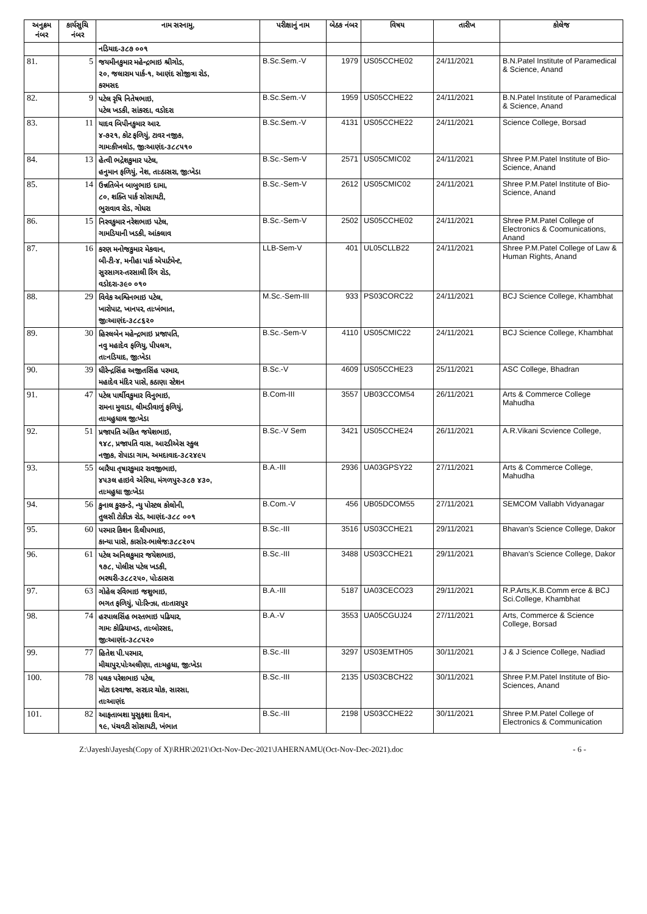| અનુક્રમ નંબર | કાર્યસુચિ નંબર | નામ સરનામુ, | પરીક્ષાનું નામ | બેઠક નંબર | વિષય | તારીખ | કોલેજ |
| --- | --- | --- | --- | --- | --- | --- | --- |
| | | નડિયાદ-૩૮૭ ૦૦૧ | | | | | |
| 81. | 5 | જયમીનકુમાર મહેન્દ્રભાઇ શ્રીગોડ, ૨૦, જલારામ પાર્ક-૧, આણંદ સોજીત્રા રોડ, કરમસદ | B.Sc.Sem.-V | 1979 | US05CCHE02 | 24/11/2021 | B.N.Patel Institute of Paramedical & Science, Anand |
| 82. | 9 | પટેલ રૃષિ નિતેષભાઇ, પટેલ ખડકી, સાંકરદા, વડોદરા | B.Sc.Sem.-V | 1959 | US05CCHE22 | 24/11/2021 | B.N.Patel Institute of Paramedical & Science, Anand |
| 83. | 11 | યાદવ બિપીનકુમાર આર. ૪-૭૨૧, કોટ ફળિયું, ટાવર નજીક, ગામઃકીખલોડ, જીઃઆણંદ-૩૮૮૫૧૦ | B.Sc.Sem.-V | 4131 | US05CCHE22 | 24/11/2021 | Science College, Borsad |
| 84. | 13 | હેત્વી ભદ્રેશકુમાર પટેલ, હનુમાન ફળિયું, નેશ, તાઃઠાસરા, જીઃખેડા | B.Sc.-Sem-V | 2571 | US05CMIC02 | 24/11/2021 | Shree P.M.Patel Institute of Bio-Science, Anand |
| 85. | 14 | ઉન્નતિબેન બાબુભાઇ દામા, ૮૦, શક્તિ પાર્ક સોસાયટી, ભુરાવાવ રોડ, ગોધરા | B.Sc.-Sem-V | 2612 | US05CMIC02 | 24/11/2021 | Shree P.M.Patel Institute of Bio-Science, Anand |
| 86. | 15 | નિરવકુમાર નરેશભાઇ પટેલ, ગામડિયાની ખડકી, આંકલાવ | B.Sc.-Sem-V | 2502 | US05CCHE02 | 24/11/2021 | Shree P.M.Patel College of Electronics & Coomunications, Anand |
| 87. | 16 | કરણ મનોજકુમાર મેકવાન, બી-ટી-૪, મનીહા પાર્ક એપાર્ટમેન્ટ, સુરસાગર-તરસાલી રિંગ રોડ, વડોદરા-૩૯૦ ૦૧૦ | LLB-Sem-V | 401 | UL05CLLB22 | 24/11/2021 | Shree P.M.Patel College of Law & Human Rights, Anand |
| 88. | 29 | વિવેક અશ્વિનભાઇ પટેલ, ખારોપાટ, ખાનપર, તાઃખંભાત, જીઃઆણંદ-૩૮૮૬૨૦ | M.Sc.-Sem-III | 933 | PS03CORC22 | 24/11/2021 | BCJ Science College, Khambhat |
| 89. | 30 | હિરલબેન મહેન્દ્રભાઇ પ્રજાપતિ, નવુ મહાદેવ ફળિયુ, પીપલગ, તાઃનડિયાદ, જીઃખેડા | B.Sc.-Sem-V | 4110 | US05CMIC22 | 24/11/2021 | BCJ Science College, Khambhat |
| 90. | 39 | ધીરેન્દ્રસિંહ અજીતસિંહ પરમાર, મહાદેવ મંદિર પાસે, કઠાણા સ્ટેશન | B.Sc.-V | 4609 | US05CCHE23 | 25/11/2021 | ASC College, Bhadran |
| 91. | 47 | પટેલ પાર્થીવકુમાર વિનુભાઇ, રામના મુવાડા, લીમડીવાળું ફળિયું, તાઃમહુધાલ જીઃખેડા | B.Com-III | 3557 | UB03CCOM54 | 26/11/2021 | Arts & Commerce College Mahudha |
| 92. | 51 | પ્રજાપતિ અંકિત જયેશભાઇ, ૧૪૮, પ્રજાપતિ વાસ, આરડીએસ સ્કુલ નજીક, રોપાડા ગામ, અમદાવાદ-૩૮૨૪૯૫ | B.Sc.-V Sem | 3421 | US05CCHE24 | 26/11/2021 | A.R.Vikani Scvience College, |
| 93. | 55 | બારૈયા તૃષારકુમાર રાવજીભાઇ, ૪૫૩લ હાઇવે એરિયા, મંગળપુર-૩૮૭ ૪૩૦, તાઃમહુધા જીઃખેડા | B.A.-III | 2936 | UA03GPSY22 | 27/11/2021 | Arts & Commerce College, Mahudha |
| 94. | 56 | કુનાલ કુરકન્ડે, ન્યુ પોસ્ટલ કોલોની, તુલસી ટોકીઝ રોડ, આણંદ-૩૮૮ ૦૦૧ | B.Com.-V | 456 | UB05DCOM55 | 27/11/2021 | SEMCOM Vallabh Vidyanagar |
| 95. | 60 | પરમાર કિશન દિલીપભાઇ, કાન્યા પાસે, કાસોર-ભાલેજઃ૩૮૮૨૦૫ | B.Sc.-III | 3516 | US03CCHE21 | 29/11/2021 | Bhavan's Science College, Dakor |
| 96. | 61 | પટેલ અનિલકુમાર જયેશભાઇ, ૧૭૮, પોલીસ પટેલ ખડકી, ભરથરી-૩૮૮૨૫૦, પોઃઠાસરા | B.Sc.-III | 3488 | US03CCHE21 | 29/11/2021 | Bhavan's Science College, Dakor |
| 97. | 63 | ગોહેલ રવિભાઇ જશુભાઇ, ભગત ફળિયું, પોઃરિન્ઝા, તાઃતારાપુર | B.A.-III | 5187 | UA03CECO23 | 29/11/2021 | R.P.Arts,K.B.Comm erce & BCJ Sci.College, Khambhat |
| 98. | 74 | હરપાલસિંહ ભરતભાઇ પઢિયાર, ગામઃ કોઢિયાખડ, તાઃબોરસદ, જીઃઆણંદ-૩૮૮૫૨૦ | B.A.-V | 3553 | UA05CGUJ24 | 27/11/2021 | Arts, Commerce & Science College, Borsad |
| 99. | 77 | હિતેશ પી.પરમાર, મીચાપુર,પોઃઅલીણા, તાઃમહુધા, જીઃખેડા | B.Sc.-III | 3297 | US03EMTH05 | 30/11/2021 | J & J Science College, Nadiad |
| 100. | 78 | પલક પરેશભાઇ પટેલ, મોટા દરવાજા, સરદાર ચોક, સારસા, તાઃઆણંદ | B.Sc.-III | 2135 | US03CBCH22 | 30/11/2021 | Shree P.M.Patel Institute of Bio-Sciences, Anand |
| 101. | 82 | આફતાબશા યુસુફશા દિવાન, ૧૯, પંચવટી સોસાયટી, ખંભાત | B.Sc.-III | 2198 | US03CCHE22 | 30/11/2021 | Shree P.M.Patel College of Electronics & Communication |
Z:\Jayesh\Jayesh(Copy of X)\RHR\2021\Oct-Nov-Dec-2021\JAHERNAMU(Oct-Nov-Dec-2021).doc - 6 -